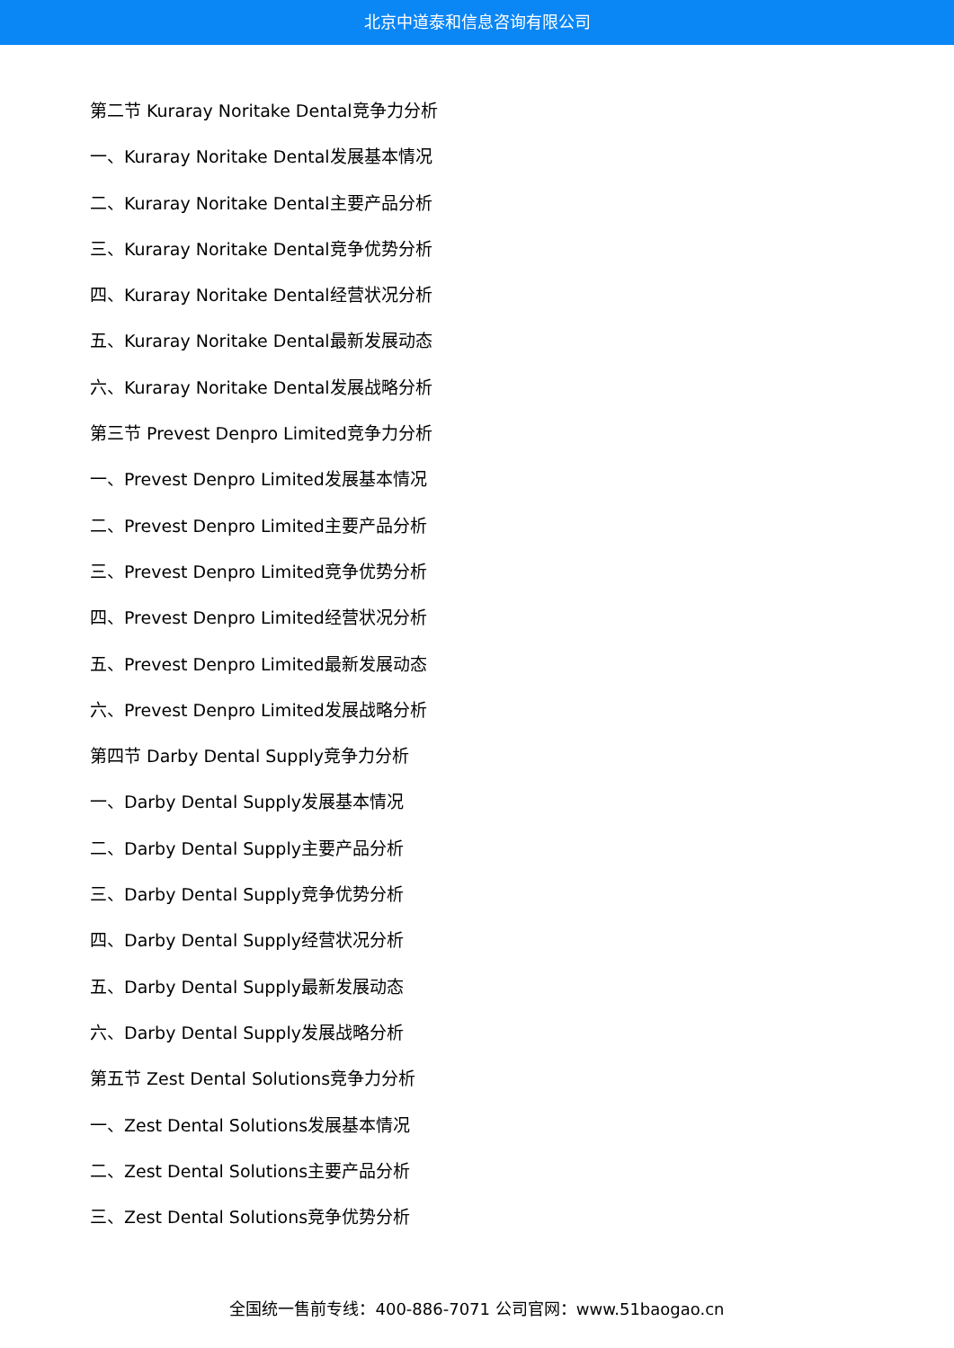北京中道泰和信息咨询有限公司
第二节 Kuraray Noritake Dental竞争力分析
一、Kuraray Noritake Dental发展基本情况
二、Kuraray Noritake Dental主要产品分析
三、Kuraray Noritake Dental竞争优势分析
四、Kuraray Noritake Dental经营状况分析
五、Kuraray Noritake Dental最新发展动态
六、Kuraray Noritake Dental发展战略分析
第三节 Prevest Denpro Limited竞争力分析
一、Prevest Denpro Limited发展基本情况
二、Prevest Denpro Limited主要产品分析
三、Prevest Denpro Limited竞争优势分析
四、Prevest Denpro Limited经营状况分析
五、Prevest Denpro Limited最新发展动态
六、Prevest Denpro Limited发展战略分析
第四节 Darby Dental Supply竞争力分析
一、Darby Dental Supply发展基本情况
二、Darby Dental Supply主要产品分析
三、Darby Dental Supply竞争优势分析
四、Darby Dental Supply经营状况分析
五、Darby Dental Supply最新发展动态
六、Darby Dental Supply发展战略分析
第五节 Zest Dental Solutions竞争力分析
一、Zest Dental Solutions发展基本情况
二、Zest Dental Solutions主要产品分析
三、Zest Dental Solutions竞争优势分析
全国统一售前专线：400-886-7071 公司官网：www.51baogao.cn